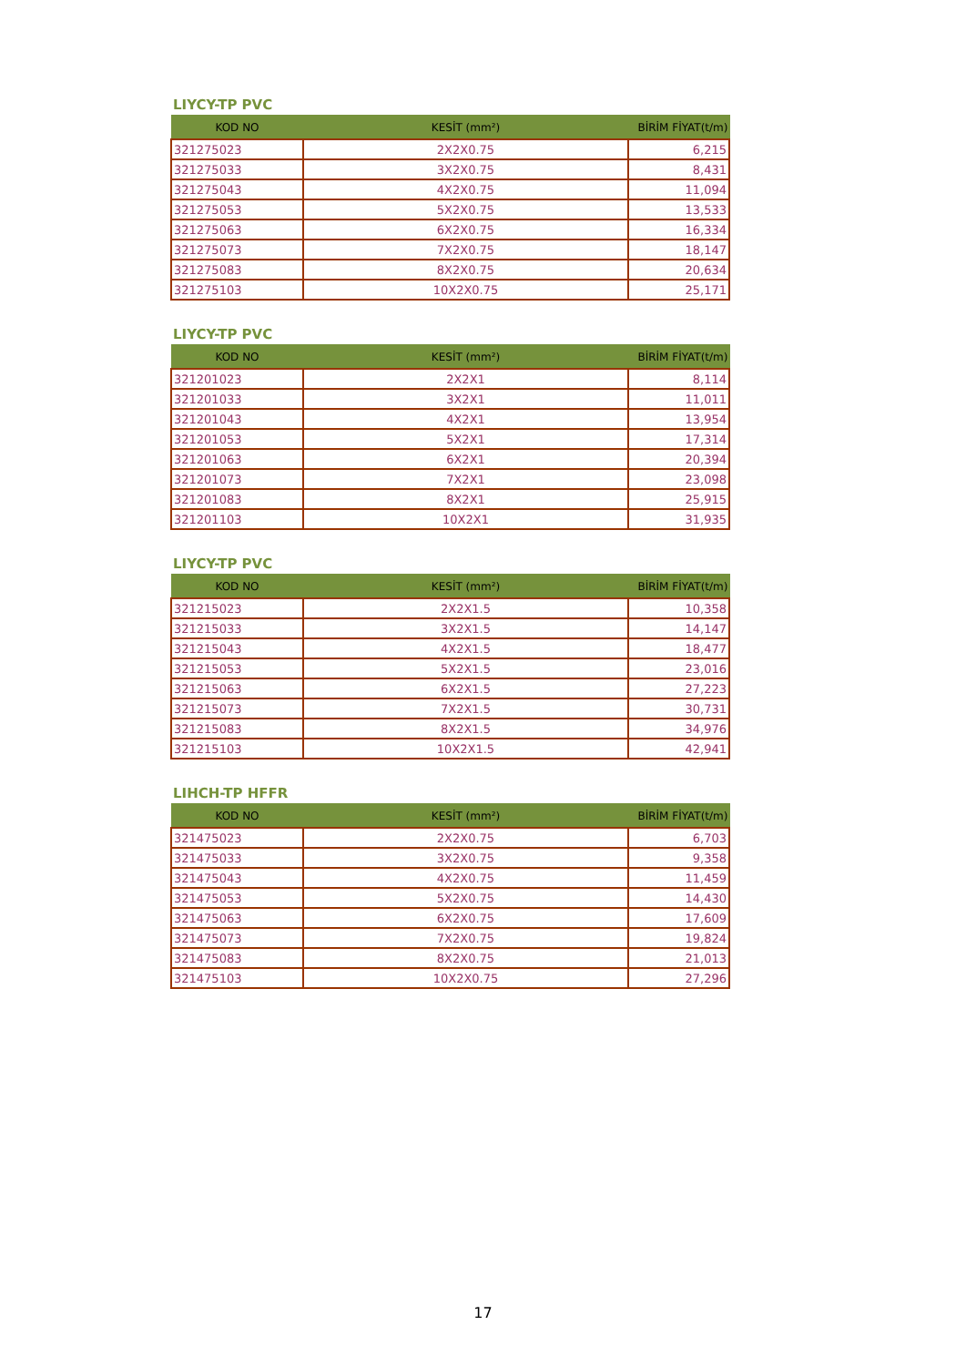LIYCY-TP PVC
| KOD NO | KESİT (mm²) | BİRİM FİYAT(t/m) |
| --- | --- | --- |
| 321275023 | 2X2X0.75 | 6,215 |
| 321275033 | 3X2X0.75 | 8,431 |
| 321275043 | 4X2X0.75 | 11,094 |
| 321275053 | 5X2X0.75 | 13,533 |
| 321275063 | 6X2X0.75 | 16,334 |
| 321275073 | 7X2X0.75 | 18,147 |
| 321275083 | 8X2X0.75 | 20,634 |
| 321275103 | 10X2X0.75 | 25,171 |
LIYCY-TP PVC
| KOD NO | KESİT (mm²) | BİRİM FİYAT(t/m) |
| --- | --- | --- |
| 321201023 | 2X2X1 | 8,114 |
| 321201033 | 3X2X1 | 11,011 |
| 321201043 | 4X2X1 | 13,954 |
| 321201053 | 5X2X1 | 17,314 |
| 321201063 | 6X2X1 | 20,394 |
| 321201073 | 7X2X1 | 23,098 |
| 321201083 | 8X2X1 | 25,915 |
| 321201103 | 10X2X1 | 31,935 |
LIYCY-TP PVC
| KOD NO | KESİT (mm²) | BİRİM FİYAT(t/m) |
| --- | --- | --- |
| 321215023 | 2X2X1.5 | 10,358 |
| 321215033 | 3X2X1.5 | 14,147 |
| 321215043 | 4X2X1.5 | 18,477 |
| 321215053 | 5X2X1.5 | 23,016 |
| 321215063 | 6X2X1.5 | 27,223 |
| 321215073 | 7X2X1.5 | 30,731 |
| 321215083 | 8X2X1.5 | 34,976 |
| 321215103 | 10X2X1.5 | 42,941 |
LIHCH-TP HFFR
| KOD NO | KESİT (mm²) | BİRİM FİYAT(t/m) |
| --- | --- | --- |
| 321475023 | 2X2X0.75 | 6,703 |
| 321475033 | 3X2X0.75 | 9,358 |
| 321475043 | 4X2X0.75 | 11,459 |
| 321475053 | 5X2X0.75 | 14,430 |
| 321475063 | 6X2X0.75 | 17,609 |
| 321475073 | 7X2X0.75 | 19,824 |
| 321475083 | 8X2X0.75 | 21,013 |
| 321475103 | 10X2X0.75 | 27,296 |
17